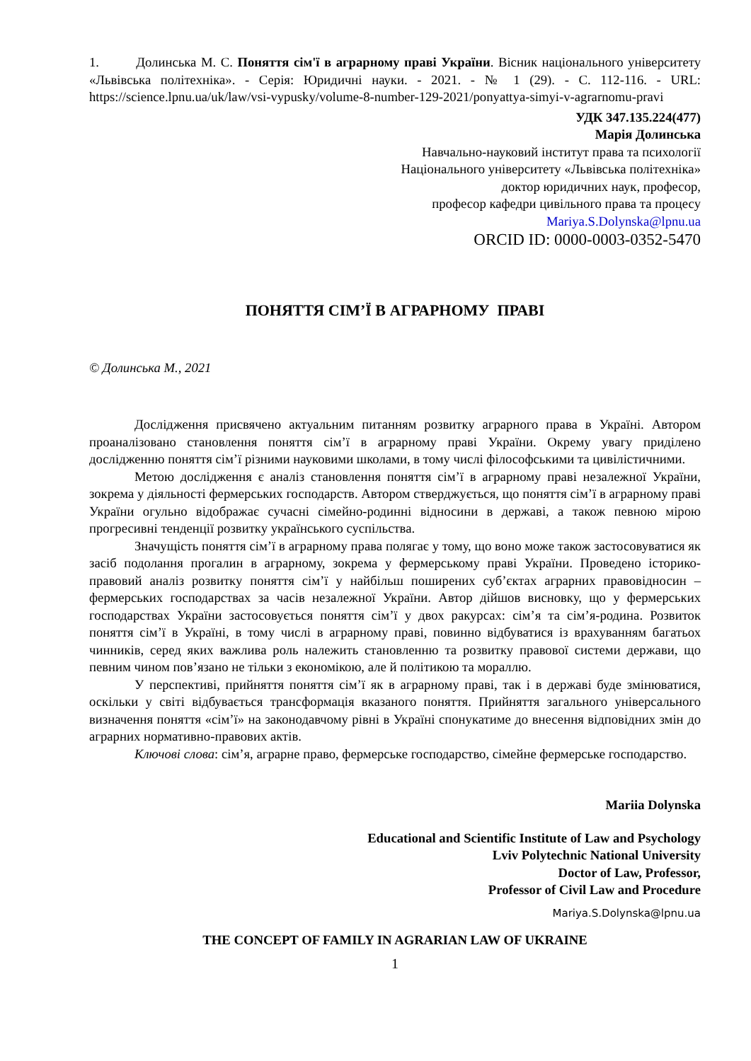1. Долинська М. С. Поняття сім'ї в аграрному праві України. Вісник національного університету «Львівська політехніка». - Серія: Юридичні науки. - 2021. - № 1 (29). - С. 112-116. - URL: https://science.lpnu.ua/uk/law/vsi-vypusky/volume-8-number-129-2021/ponyattya-simyi-v-agrarnomu-pravi
УДК 347.135.224(477)
Марія Долинська
Навчально-науковий інститут права та психології
Національного університету «Львівська політехніка»
доктор юридичних наук, професор,
професор кафедри цивільного права та процесу
Mariya.S.Dolynska@lpnu.ua
ORCID ID: 0000-0003-0352-5470
ПОНЯТТЯ СІМ’Ї В АГРАРНОМУ ПРАВІ
© Долинська М., 2021
Дослідження присвячено актуальним питанням розвитку аграрного права в Україні. Автором проаналізовано становлення поняття сім’ї в аграрному праві України. Окрему увагу приділено дослідженню поняття сім’ї різними науковими школами, в тому числі філософськими та цивілістичними.
Метою дослідження є аналіз становлення поняття сім’ї в аграрному праві незалежної України, зокрема у діяльності фермерських господарств. Автором стверджується, що поняття сім’ї в аграрному праві України огульно відображає сучасні сімейно-родинні відносини в державі, а також певною мірою прогресивні тенденції розвитку українського суспільства.
Значущість поняття сім’ї в аграрному права полягає у тому, що воно може також застосовуватися як засіб подолання прогалин в аграрному, зокрема у фермерському праві України. Проведено історико-правовий аналіз розвитку поняття сім’ї у найбільш поширених суб’єктах аграрних правовідносин – фермерських господарствах за часів незалежної України. Автор дійшов висновку, що у фермерських господарствах України застосовується поняття сім’ї у двох ракурсах: сім’я та сім’я-родина. Розвиток поняття сім’ї в Україні, в тому числі в аграрному праві, повинно відбуватися із врахуванням багатьох чинників, серед яких важлива роль належить становленню та розвитку правової системи держави, що певним чином пов’язано не тільки з економікою, але й політикою та мораллю.
У перспективі, прийняття поняття сім’ї як в аграрному праві, так і в державі буде змінюватися, оскільки у світі відбувається трансформація вказаного поняття. Прийняття загального універсального визначення поняття «сім’ї» на законодавчому рівні в Україні спонукатиме до внесення відповідних змін до аграрних нормативно-правових актів.
Ключові слова: сім’я, аграрне право, фермерське господарство, сімейне фермерське господарство.
Mariia Dolynska
Educational and Scientific Institute of Law and Psychology
Lviv Polytechnic National University
Doctor of Law, Professor,
Professor of Civil Law and Procedure
Mariya.S.Dolynska@lpnu.ua
THE CONCEPT OF FAMILY IN AGRARIAN LAW OF UKRAINE
1